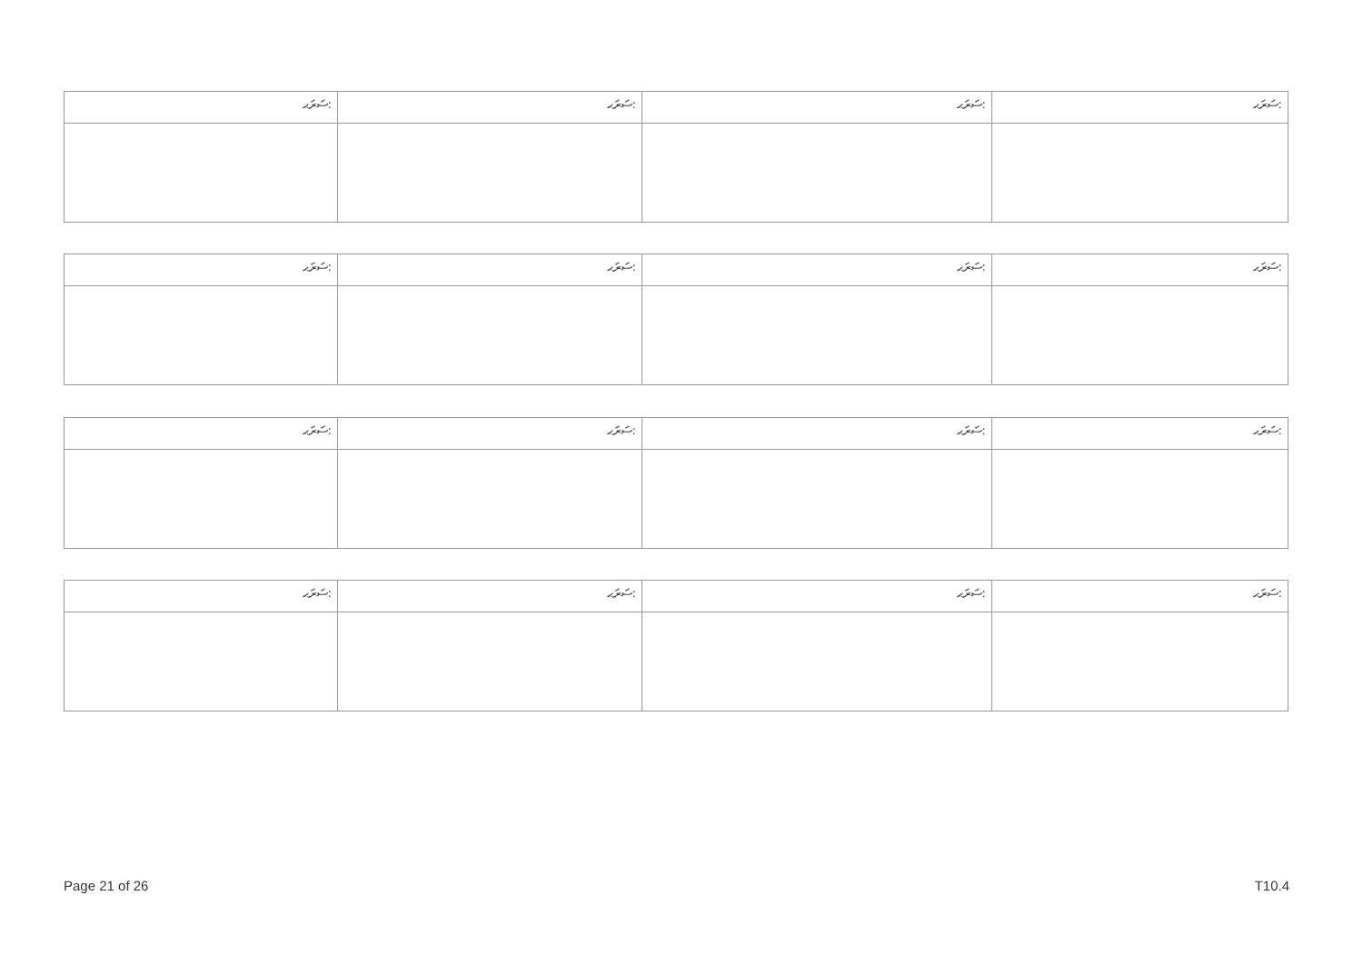| ސަރަޙ: | ސަރަޙ: | ސަރަޙ: | ސަރަޙ: |
| --- | --- | --- | --- |
| ސަރަޙ: | ސަރަޙ: | ސަރަޙ: | ސަރަޙ: |
| --- | --- | --- | --- |
| ސަރަޙ: | ސަރަޙ: | ސަރަޙ: | ސަރަޙ: |
| --- | --- | --- | --- |
| ސަރަޙ: | ސަރަޙ: | ސަރަޙ: | ސަރަޙ: |
| --- | --- | --- | --- |
Page 21 of 26 T10.4